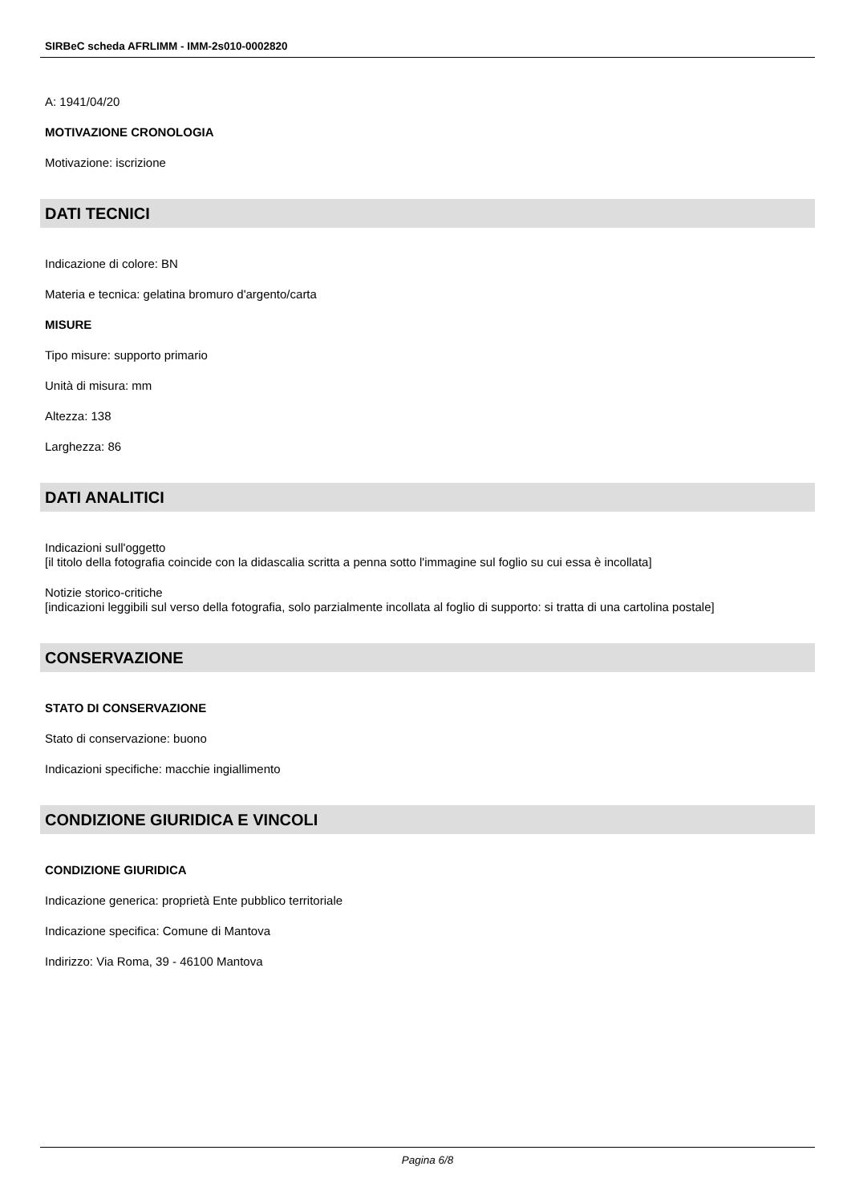SIRBeC scheda AFRLIMM - IMM-2s010-0002820
A: 1941/04/20
MOTIVAZIONE CRONOLOGIA
Motivazione: iscrizione
DATI TECNICI
Indicazione di colore: BN
Materia e tecnica: gelatina bromuro d'argento/carta
MISURE
Tipo misure: supporto primario
Unità di misura: mm
Altezza: 138
Larghezza: 86
DATI ANALITICI
Indicazioni sull'oggetto
[il titolo della fotografia coincide con la didascalia scritta a penna sotto l'immagine sul foglio su cui essa è incollata]
Notizie storico-critiche
[indicazioni leggibili sul verso della fotografia, solo parzialmente incollata al foglio di supporto: si tratta di una cartolina postale]
CONSERVAZIONE
STATO DI CONSERVAZIONE
Stato di conservazione: buono
Indicazioni specifiche: macchie ingiallimento
CONDIZIONE GIURIDICA E VINCOLI
CONDIZIONE GIURIDICA
Indicazione generica: proprietà Ente pubblico territoriale
Indicazione specifica: Comune di Mantova
Indirizzo: Via Roma, 39 - 46100 Mantova
Pagina 6/8